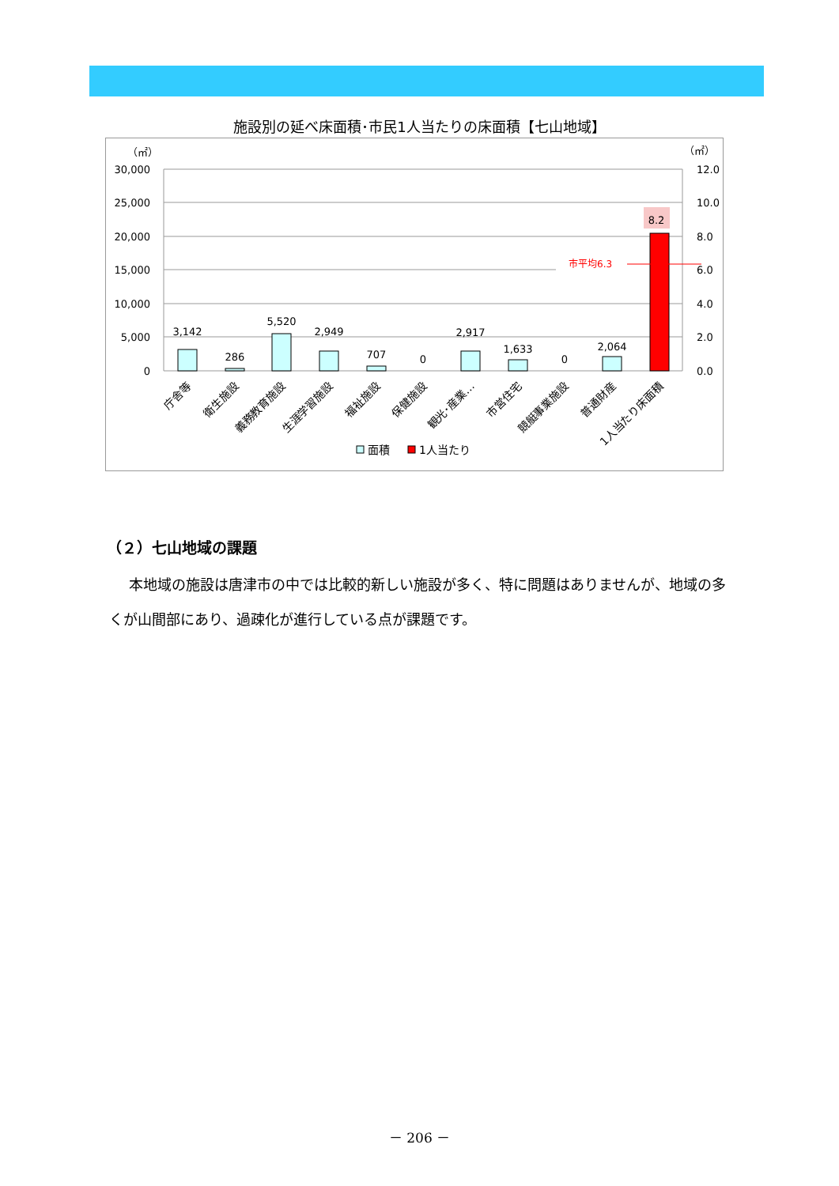施設別の延べ床面積･市民1人当たりの床面積【七山地域】
（㎡）
（㎡）
30,000
25,000
20,000
15,000
10,000
5,000
0
12.0
10.0
8.0
6.0
4.0
2.0
0.0
市平均6.3
3,142
286
5,520
2,949
707
0
2,917
1,633
0
2,064
8.2
庁舎等
衛生施設
義務教育施設
生涯学習施設
福祉施設
保健施設
観光･産業…
市営住宅
競艇事業施設
普通財産
1人当たり床面積
面積
1人当たり
（２）七山地域の課題
本地域の施設は唐津市の中では比較的新しい施設が多く、特に問題はありませんが、地域の多くが山間部にあり、過疎化が進行している点が課題です。
－ 206 －